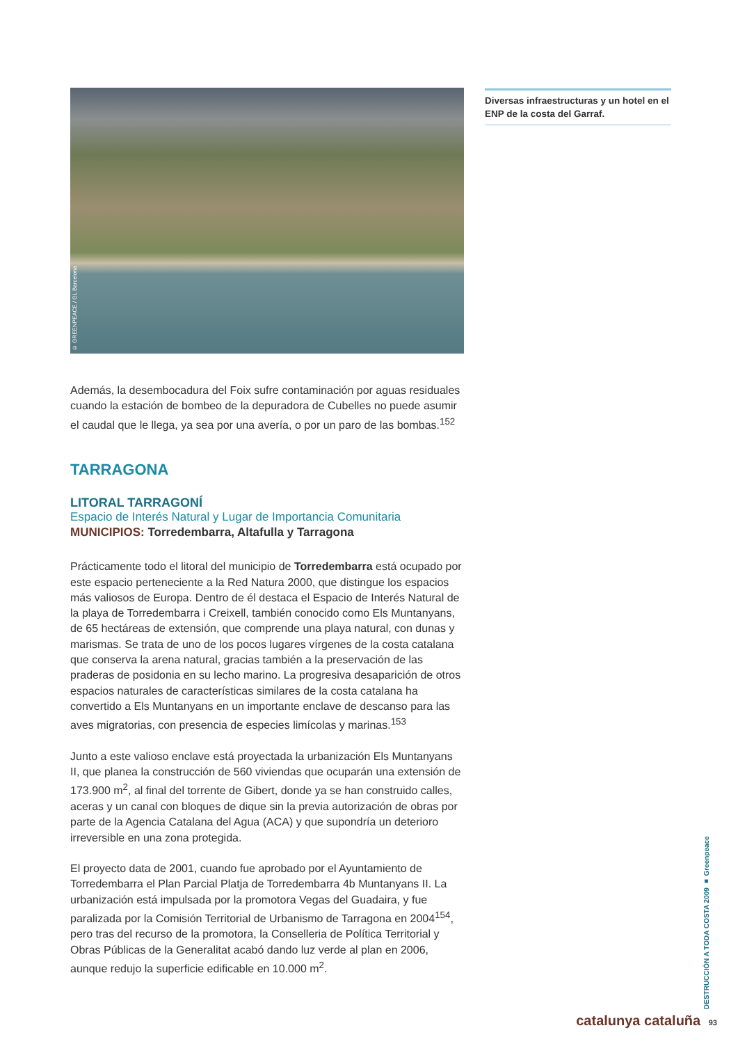© GREENPEACE / GL Barcelona
Además, la desembocadura del Foix sufre contaminación por aguas residuales cuando la estación de bombeo de la depuradora de Cubelles no puede asumir el caudal que le llega, ya sea por una avería, o por un paro de las bombas.<sup>152</sup>
TARRAGONA
LITORAL TARRAGONÍ
Espacio de Interés Natural y Lugar de Importancia Comunitaria
MUNICIPIOS: Torredembarra, Altafulla y Tarragona
Prácticamente todo el litoral del municipio de Torredembarra está ocupado por este espacio perteneciente a la Red Natura 2000, que distingue los espacios más valiosos de Europa. Dentro de él destaca el Espacio de Interés Natural de la playa de Torredembarra i Creixell, también conocido como Els Muntanyans, de 65 hectáreas de extensión, que comprende una playa natural, con dunas y marismas. Se trata de uno de los pocos lugares vírgenes de la costa catalana que conserva la arena natural, gracias también a la preservación de las praderas de posidonia en su lecho marino. La progresiva desaparición de otros espacios naturales de características similares de la costa catalana ha convertido a Els Muntanyans en un importante enclave de descanso para las aves migratorias, con presencia de especies limícolas y marinas.<sup>153</sup>
Junto a este valioso enclave está proyectada la urbanización Els Muntanyans II, que planea la construcción de 560 viviendas que ocuparán una extensión de 173.900 m<sup>2</sup>, al final del torrente de Gibert, donde ya se han construido calles, aceras y un canal con bloques de dique sin la previa autorización de obras por parte de la Agencia Catalana del Agua (ACA) y que supondría un deterioro irreversible en una zona protegida.
El proyecto data de 2001, cuando fue aprobado por el Ayuntamiento de Torredembarra el Plan Parcial Platja de Torredembarra 4b Muntanyans II. La urbanización está impulsada por la promotora Vegas del Guadaira, y fue paralizada por la Comisión Territorial de Urbanismo de Tarragona en 2004<sup>154</sup>, pero tras del recurso de la promotora, la Conselleria de Política Territorial y Obras Públicas de la Generalitat acabó dando luz verde al plan en 2006, aunque redujo la superficie edificable en 10.000 m<sup>2</sup>.
Diversas infraestructuras y un hotel en el ENP de la costa del Garraf.
DESTRUCCIÓN A TODA COSTA 2009 ■ Greenpeace
catalunya cataluña 93